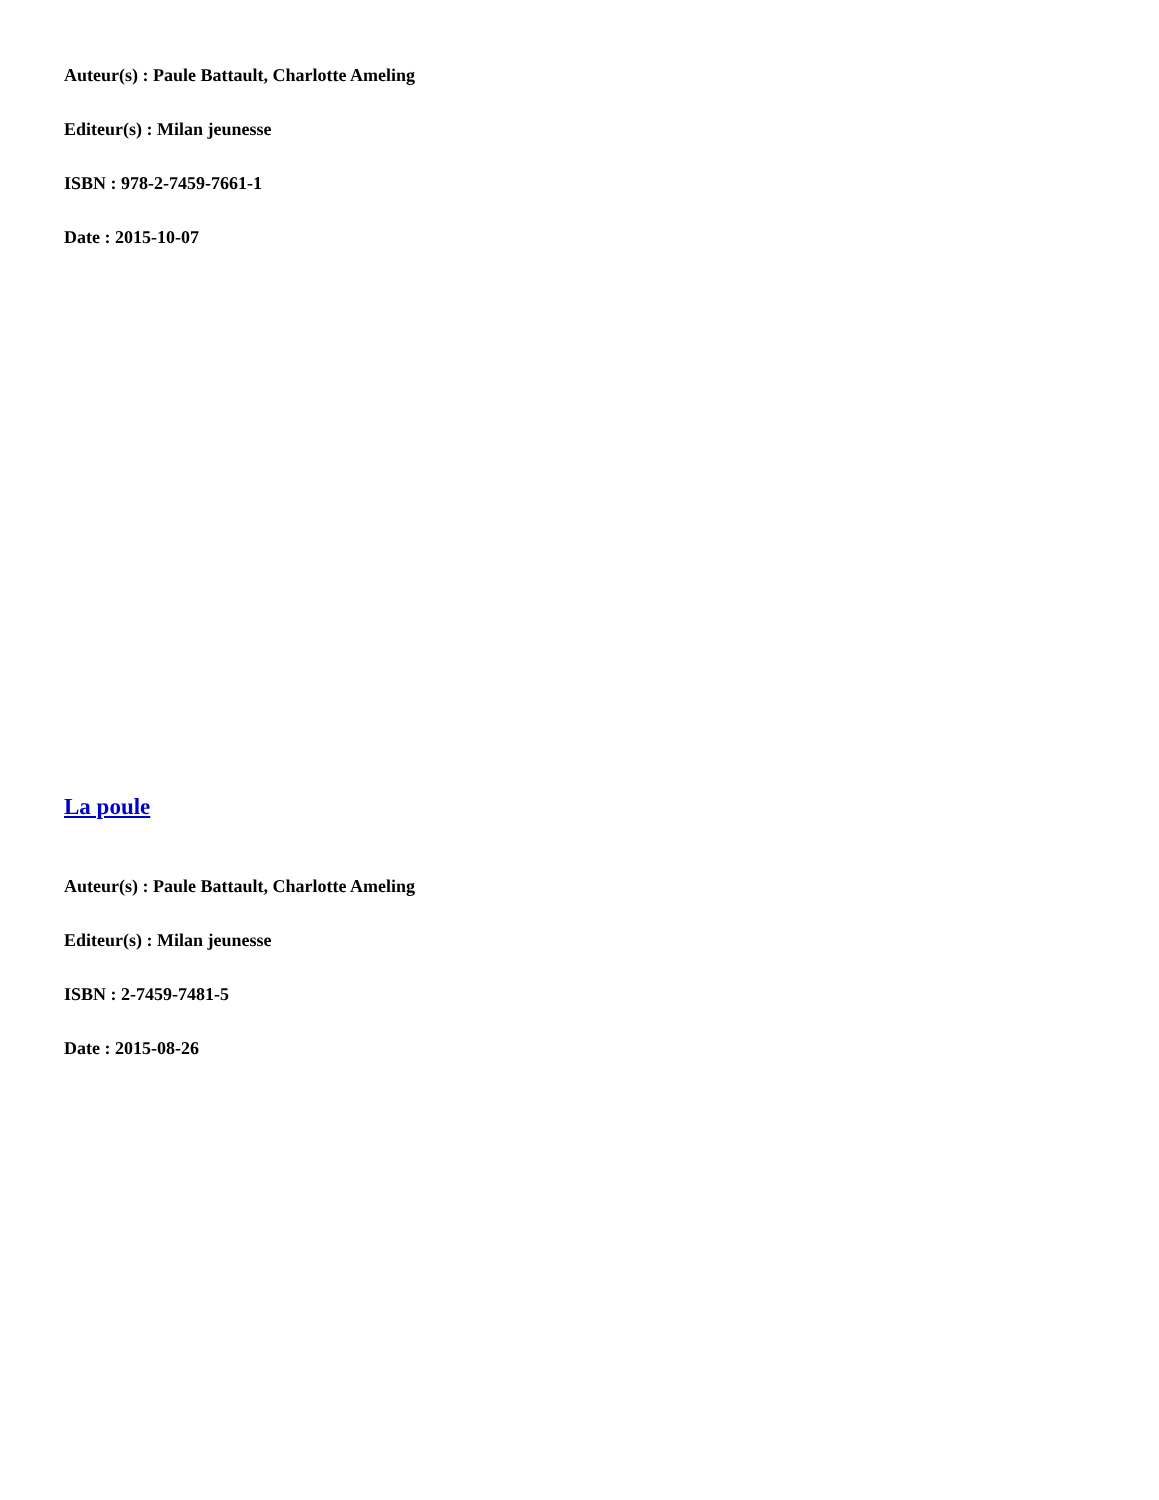Auteur(s) : Paule Battault, Charlotte Ameling
Editeur(s) : Milan jeunesse
ISBN : 978-2-7459-7661-1
Date : 2015-10-07
La poule
Auteur(s) : Paule Battault, Charlotte Ameling
Editeur(s) : Milan jeunesse
ISBN : 2-7459-7481-5
Date : 2015-08-26